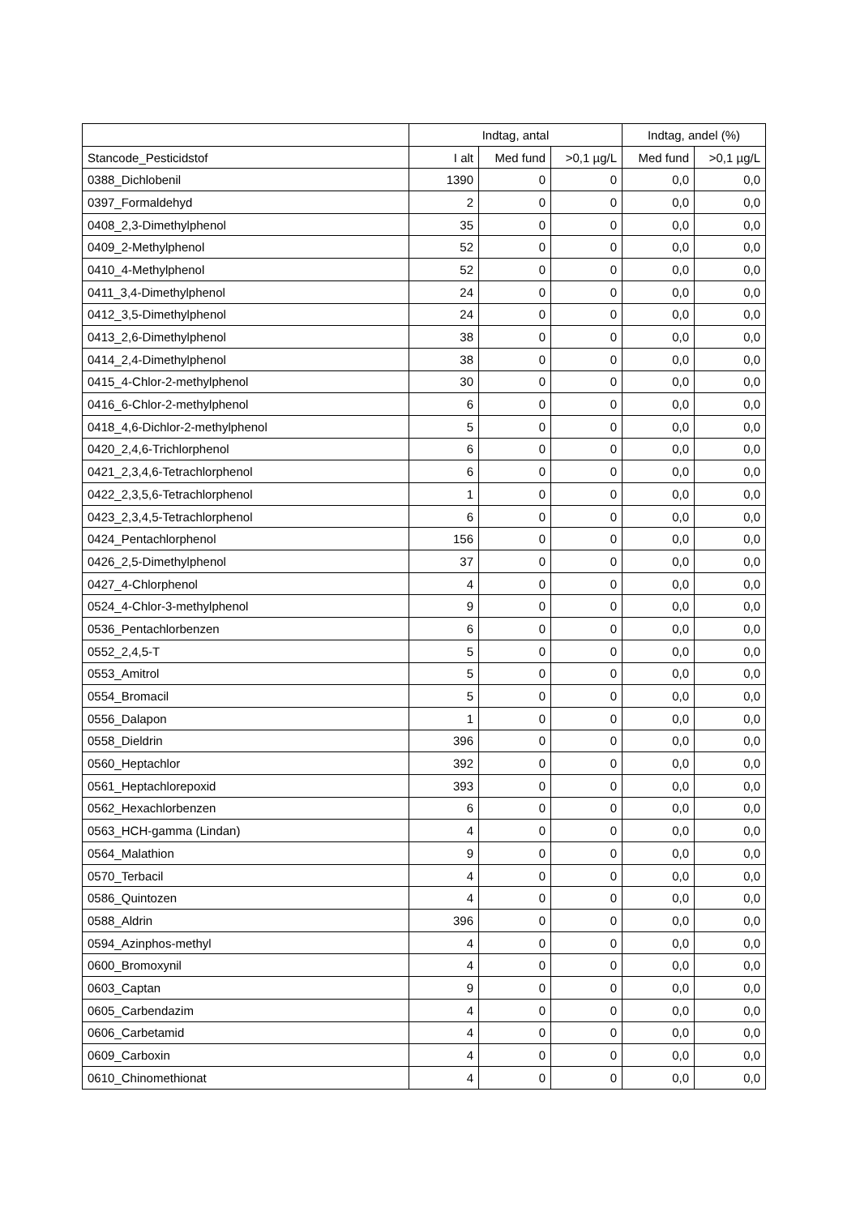| | Indtag, antal | | | Indtag, andel (%) | |
| --- | --- | --- | --- | --- | --- |
| Stancode_Pesticidstof | I alt | Med fund | >0,1 µg/L | Med fund | >0,1 µg/L |
| 0388_Dichlobenil | 1390 | 0 | 0 | 0,0 | 0,0 |
| 0397_Formaldehyd | 2 | 0 | 0 | 0,0 | 0,0 |
| 0408_2,3-Dimethylphenol | 35 | 0 | 0 | 0,0 | 0,0 |
| 0409_2-Methylphenol | 52 | 0 | 0 | 0,0 | 0,0 |
| 0410_4-Methylphenol | 52 | 0 | 0 | 0,0 | 0,0 |
| 0411_3,4-Dimethylphenol | 24 | 0 | 0 | 0,0 | 0,0 |
| 0412_3,5-Dimethylphenol | 24 | 0 | 0 | 0,0 | 0,0 |
| 0413_2,6-Dimethylphenol | 38 | 0 | 0 | 0,0 | 0,0 |
| 0414_2,4-Dimethylphenol | 38 | 0 | 0 | 0,0 | 0,0 |
| 0415_4-Chlor-2-methylphenol | 30 | 0 | 0 | 0,0 | 0,0 |
| 0416_6-Chlor-2-methylphenol | 6 | 0 | 0 | 0,0 | 0,0 |
| 0418_4,6-Dichlor-2-methylphenol | 5 | 0 | 0 | 0,0 | 0,0 |
| 0420_2,4,6-Trichlorphenol | 6 | 0 | 0 | 0,0 | 0,0 |
| 0421_2,3,4,6-Tetrachlorphenol | 6 | 0 | 0 | 0,0 | 0,0 |
| 0422_2,3,5,6-Tetrachlorphenol | 1 | 0 | 0 | 0,0 | 0,0 |
| 0423_2,3,4,5-Tetrachlorphenol | 6 | 0 | 0 | 0,0 | 0,0 |
| 0424_Pentachlorphenol | 156 | 0 | 0 | 0,0 | 0,0 |
| 0426_2,5-Dimethylphenol | 37 | 0 | 0 | 0,0 | 0,0 |
| 0427_4-Chlorphenol | 4 | 0 | 0 | 0,0 | 0,0 |
| 0524_4-Chlor-3-methylphenol | 9 | 0 | 0 | 0,0 | 0,0 |
| 0536_Pentachlorbenzen | 6 | 0 | 0 | 0,0 | 0,0 |
| 0552_2,4,5-T | 5 | 0 | 0 | 0,0 | 0,0 |
| 0553_Amitrol | 5 | 0 | 0 | 0,0 | 0,0 |
| 0554_Bromacil | 5 | 0 | 0 | 0,0 | 0,0 |
| 0556_Dalapon | 1 | 0 | 0 | 0,0 | 0,0 |
| 0558_Dieldrin | 396 | 0 | 0 | 0,0 | 0,0 |
| 0560_Heptachlor | 392 | 0 | 0 | 0,0 | 0,0 |
| 0561_Heptachlorepoxid | 393 | 0 | 0 | 0,0 | 0,0 |
| 0562_Hexachlorbenzen | 6 | 0 | 0 | 0,0 | 0,0 |
| 0563_HCH-gamma (Lindan) | 4 | 0 | 0 | 0,0 | 0,0 |
| 0564_Malathion | 9 | 0 | 0 | 0,0 | 0,0 |
| 0570_Terbacil | 4 | 0 | 0 | 0,0 | 0,0 |
| 0586_Quintozen | 4 | 0 | 0 | 0,0 | 0,0 |
| 0588_Aldrin | 396 | 0 | 0 | 0,0 | 0,0 |
| 0594_Azinphos-methyl | 4 | 0 | 0 | 0,0 | 0,0 |
| 0600_Bromoxynil | 4 | 0 | 0 | 0,0 | 0,0 |
| 0603_Captan | 9 | 0 | 0 | 0,0 | 0,0 |
| 0605_Carbendazim | 4 | 0 | 0 | 0,0 | 0,0 |
| 0606_Carbetamid | 4 | 0 | 0 | 0,0 | 0,0 |
| 0609_Carboxin | 4 | 0 | 0 | 0,0 | 0,0 |
| 0610_Chinomethionat | 4 | 0 | 0 | 0,0 | 0,0 |